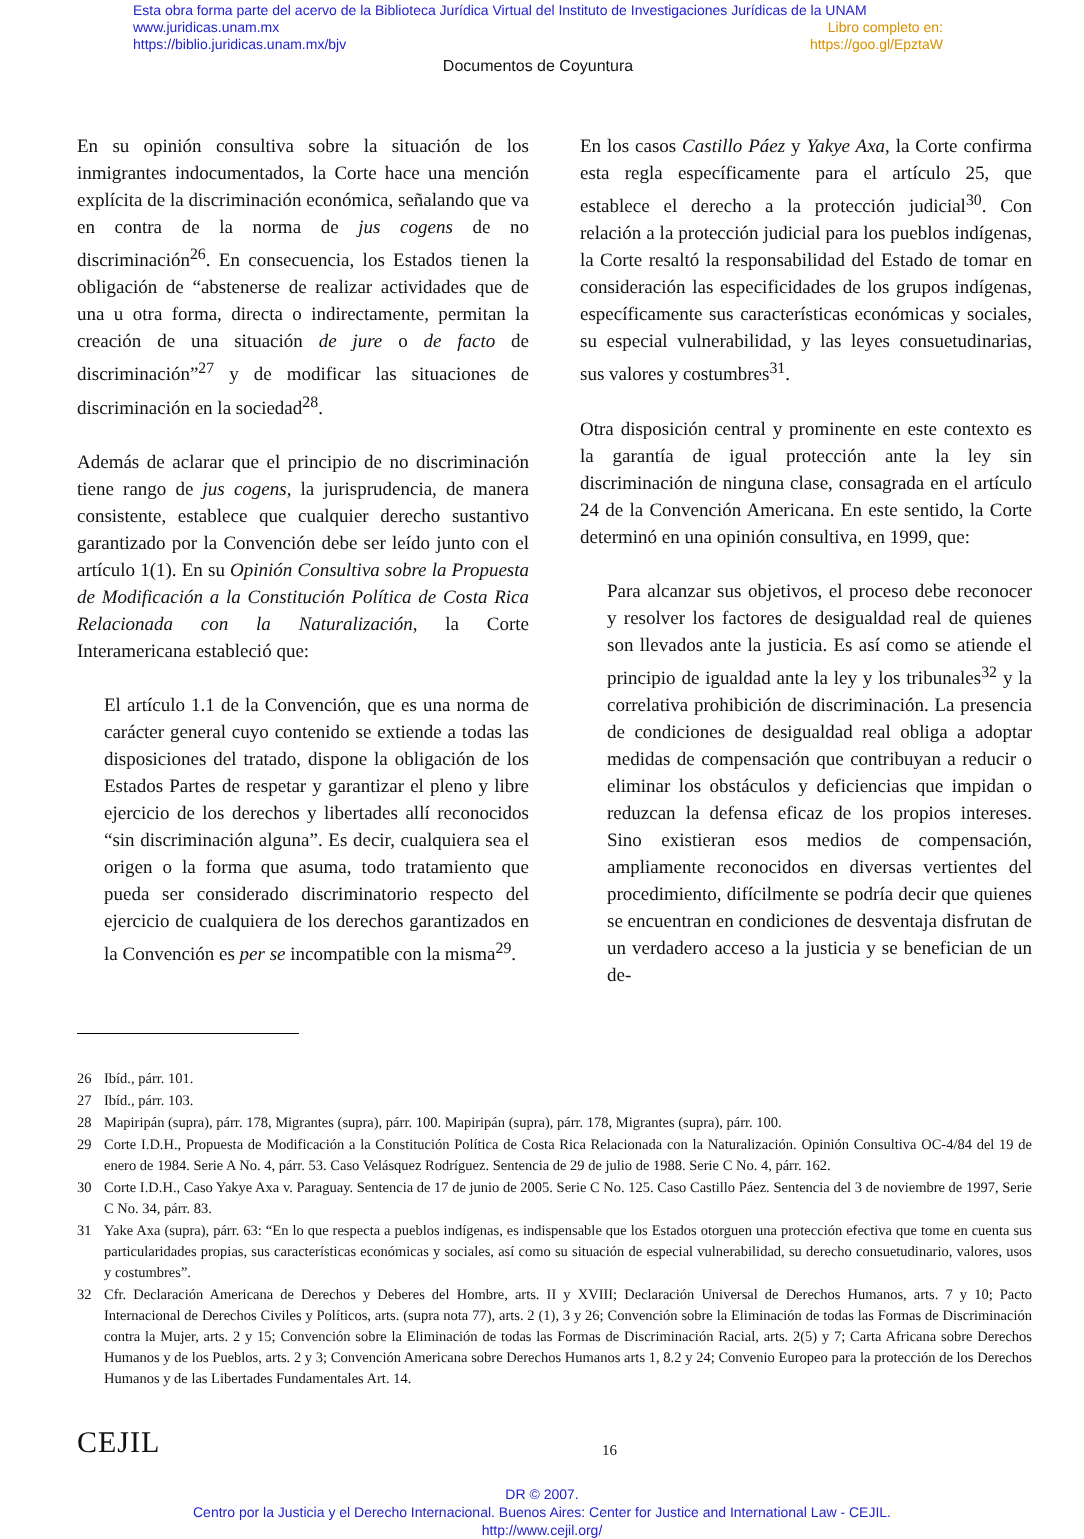Esta obra forma parte del acervo de la Biblioteca Jurídica Virtual del Instituto de Investigaciones Jurídicas de la UNAM
www.juridicas.unam.mx Libro completo en:
https://biblio.juridicas.unam.mx/bjv https://goo.gl/EpztaW
Documentos de Coyuntura
En su opinión consultiva sobre la situación de los inmigrantes indocumentados, la Corte hace una mención explícita de la discriminación económica, señalando que va en contra de la norma de jus cogens de no discriminación<sup>26</sup>. En consecuencia, los Estados tienen la obligación de “abstenerse de realizar actividades que de una u otra forma, directa o indirectamente, permitan la creación de una situación de jure o de facto de discriminación”<sup>27</sup> y de modificar las situaciones de discriminación en la sociedad<sup>28</sup>.
Además de aclarar que el principio de no discriminación tiene rango de jus cogens, la jurisprudencia, de manera consistente, establece que cualquier derecho sustantivo garantizado por la Convención debe ser leído junto con el artículo 1(1). En su Opinión Consultiva sobre la Propuesta de Modificación a la Constitución Política de Costa Rica Relacionada con la Naturalización, la Corte Interamericana estableció que:
El artículo 1.1 de la Convención, que es una norma de carácter general cuyo contenido se extiende a todas las disposiciones del tratado, dispone la obligación de los Estados Partes de respetar y garantizar el pleno y libre ejercicio de los derechos y libertades allí reconocidos “sin discriminación alguna”. Es decir, cualquiera sea el origen o la forma que asuma, todo tratamiento que pueda ser considerado discriminatorio respecto del ejercicio de cualquiera de los derechos garantizados en la Convención es per se incompatible con la misma<sup>29</sup>.
En los casos Castillo Páez y Yakye Axa, la Corte confirma esta regla específicamente para el artículo 25, que establece el derecho a la protección judicial<sup>30</sup>. Con relación a la protección judicial para los pueblos indígenas, la Corte resaltó la responsabilidad del Estado de tomar en consideración las especificidades de los grupos indígenas, específicamente sus características económicas y sociales, su especial vulnerabilidad, y las leyes consuetudinarias, sus valores y costumbres<sup>31</sup>.
Otra disposición central y prominente en este contexto es la garantía de igual protección ante la ley sin discriminación de ninguna clase, consagrada en el artículo 24 de la Convención Americana. En este sentido, la Corte determinó en una opinión consultiva, en 1999, que:
Para alcanzar sus objetivos, el proceso debe reconocer y resolver los factores de desigualdad real de quienes son llevados ante la justicia. Es así como se atiende el principio de igualdad ante la ley y los tribunales<sup>32</sup> y la correlativa prohibición de discriminación. La presencia de condiciones de desigualdad real obliga a adoptar medidas de compensación que contribuyan a reducir o eliminar los obstáculos y deficiencias que impidan o reduzcan la defensa eficaz de los propios intereses. Sino existieran esos medios de compensación, ampliamente reconocidos en diversas vertientes del procedimiento, difícilmente se podría decir que quienes se encuentran en condiciones de desventaja disfrutan de un verdadero acceso a la justicia y se benefician de un de-
26 Ibíd., párr. 101.
27 Ibíd., párr. 103.
28 Mapiripán (supra), párr. 178, Migrantes (supra), párr. 100. Mapiripán (supra), párr. 178, Migrantes (supra), párr. 100.
29 Corte I.D.H., Propuesta de Modificación a la Constitución Política de Costa Rica Relacionada con la Naturalización. Opinión Consultiva OC-4/84 del 19 de enero de 1984. Serie A No. 4, párr. 53. Caso Velásquez Rodríguez. Sentencia de 29 de julio de 1988. Serie C No. 4, párr. 162.
30 Corte I.D.H., Caso Yakye Axa v. Paraguay. Sentencia de 17 de junio de 2005. Serie C No. 125. Caso Castillo Páez. Sentencia del 3 de noviembre de 1997, Serie C No. 34, párr. 83.
31 Yake Axa (supra), párr. 63: “En lo que respecta a pueblos indígenas, es indispensable que los Estados otorguen una protección efectiva que tome en cuenta sus particularidades propias, sus características económicas y sociales, así como su situación de especial vulnerabilidad, su derecho consuetudinario, valores, usos y costumbres”.
32 Cfr. Declaración Americana de Derechos y Deberes del Hombre, arts. II y XVIII; Declaración Universal de Derechos Humanos, arts. 7 y 10; Pacto Internacional de Derechos Civiles y Políticos, arts. (supra nota 77), arts. 2 (1), 3 y 26; Convención sobre la Eliminación de todas las Formas de Discriminación contra la Mujer, arts. 2 y 15; Convención sobre la Eliminación de todas las Formas de Discriminación Racial, arts. 2(5) y 7; Carta Africana sobre Derechos Humanos y de los Pueblos, arts. 2 y 3; Convención Americana sobre Derechos Humanos arts 1, 8.2 y 24; Convenio Europeo para la protección de los Derechos Humanos y de las Libertades Fundamentales Art. 14.
CEJIL 16
DR © 2007.
Centro por la Justicia y el Derecho Internacional. Buenos Aires: Center for Justice and International Law - CEJIL.
http://www.cejil.org/